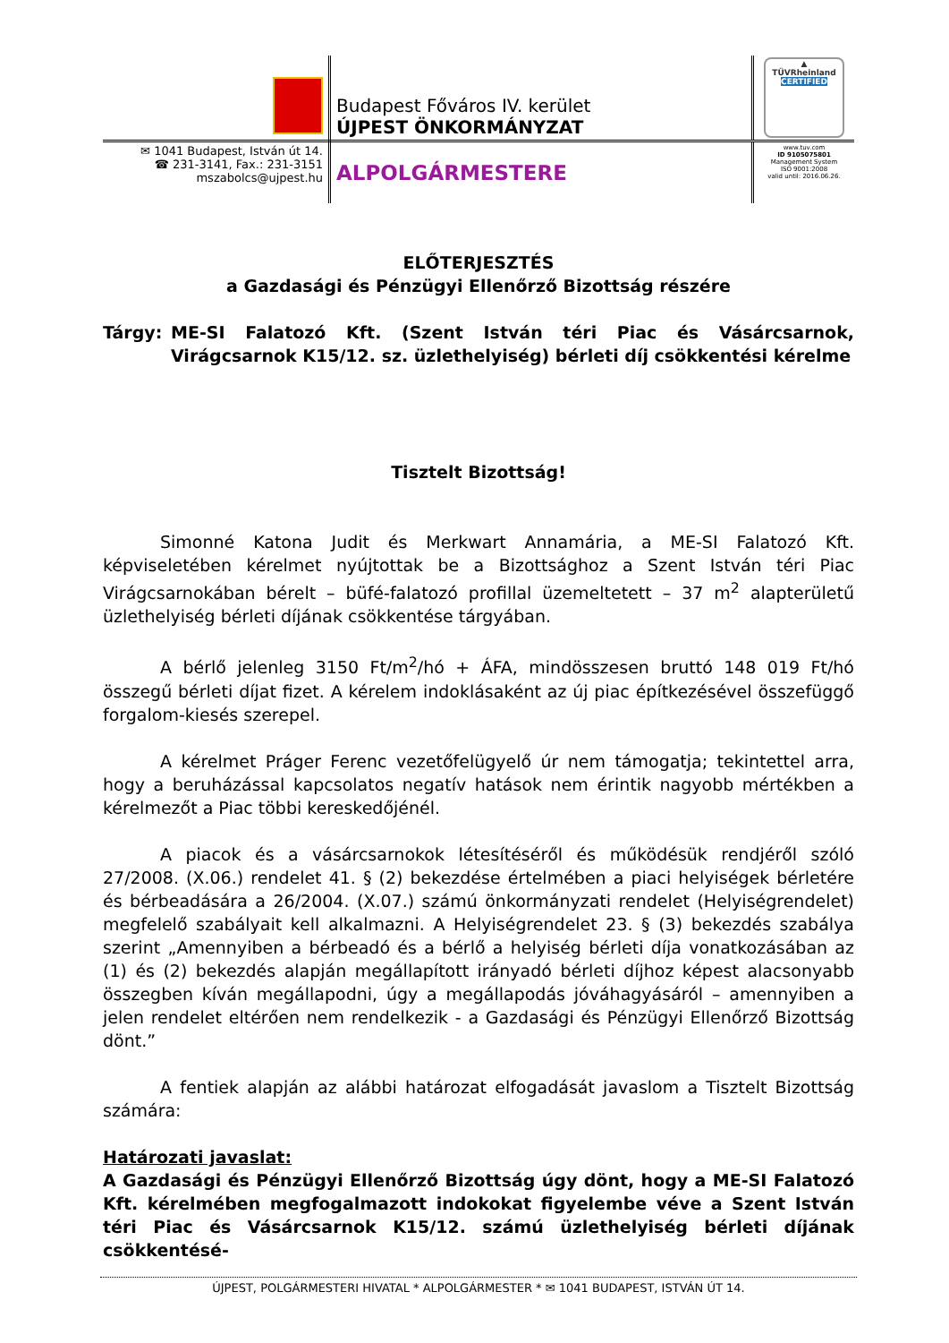| | Budapest Főváros IV. kerület ÚJPEST ÖNKORMÁNYZAT | ▲ TÜVRheinland CERTIFIED |
| ✉ 1041 Budapest, István út 14. ☎ 231-3141, Fax.: 231-3151 mszabolcs@ujpest.hu | ALPOLGÁRMESTERE | www.tuv.com ID 9105075801 Management System ISO 9001:2008 valid until: 2016.06.26. |
ELŐTERJESZTÉS
a Gazdasági és Pénzügyi Ellenőrző Bizottság részére
Tárgy: ME-SI Falatozó Kft. (Szent István téri Piac és Vásárcsarnok, Virágcsarnok K15/12. sz. üzlethelyiség) bérleti díj csökkentési kérelme
Tisztelt Bizottság!
Simonné Katona Judit és Merkwart Annamária, a ME-SI Falatozó Kft. képviseletében kérelmet nyújtottak be a Bizottsághoz a Szent István téri Piac Virágcsarnokában bérelt – büfé-falatozó profillal üzemeltetett – 37 m<sup>2</sup> alapterületű üzlethelyiség bérleti díjának csökkentése tárgyában.
A bérlő jelenleg 3150 Ft/m<sup>2</sup>/hó + ÁFA, mindösszesen bruttó 148 019 Ft/hó összegű bérleti díjat fizet. A kérelem indoklásaként az új piac építkezésével összefüggő forgalom-kiesés szerepel.
A kérelmet Práger Ferenc vezetőfelügyelő úr nem támogatja; tekintettel arra, hogy a beruházással kapcsolatos negatív hatások nem érintik nagyobb mértékben a kérelmezőt a Piac többi kereskedőjénél.
A piacok és a vásárcsarnokok létesítéséről és működésük rendjéről szóló 27/2008. (X.06.) rendelet 41. § (2) bekezdése értelmében a piaci helyiségek bérletére és bérbeadására a 26/2004. (X.07.) számú önkormányzati rendelet (Helyiségrendelet) megfelelő szabályait kell alkalmazni. A Helyiségrendelet 23. § (3) bekezdés szabálya szerint „Amennyiben a bérbeadó és a bérlő a helyiség bérleti díja vonatkozásában az (1) és (2) bekezdés alapján megállapított irányadó bérleti díjhoz képest alacsonyabb összegben kíván megállapodni, úgy a megállapodás jóváhagyásáról – amennyiben a jelen rendelet eltérően nem rendelkezik - a Gazdasági és Pénzügyi Ellenőrző Bizottság dönt.”
A fentiek alapján az alábbi határozat elfogadását javaslom a Tisztelt Bizottság számára:
Határozati javaslat:
A Gazdasági és Pénzügyi Ellenőrző Bizottság úgy dönt, hogy a ME-SI Falatozó Kft. kérelmében megfogalmazott indokokat figyelembe véve a Szent István téri Piac és Vásárcsarnok K15/12. számú üzlethelyiség bérleti díjának csökkentésé-
ÚJPEST, POLGÁRMESTERI HIVATAL * ALPOLGÁRMESTER * ✉ 1041 BUDAPEST, ISTVÁN ÚT 14.